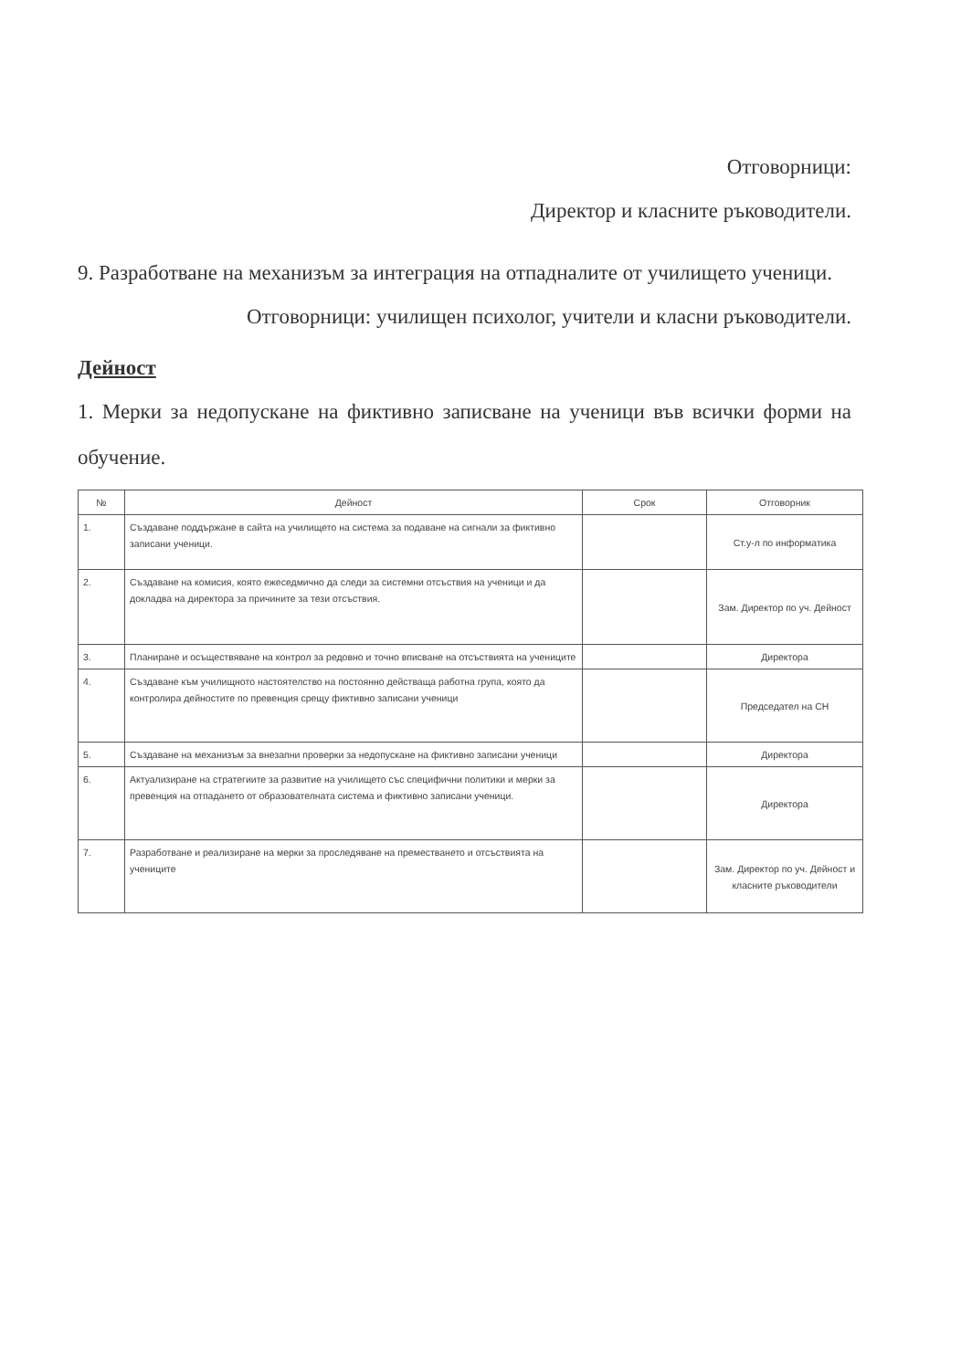Отговорници:
Директор и класните ръководители.
9. Разработване на механизъм за интеграция на отпадналите от училището ученици.
Отговорници: училищен психолог, учители и класни ръководители.
Дейност
1. Мерки за недопускане на фиктивно записване на ученици във всички форми на обучение.
| № | Дейност | Срок | Отговорник |
| --- | --- | --- | --- |
| 1. | Създаване поддържане в сайта на училището на система за подаване на сигнали за фиктивно записани ученици. | | Ст.у-л по информатика |
| 2. | Създаване на комисия, която ежеседмично да следи за системни отсъствия на ученици и да докладва на директора за причините за тези отсъствия. | | Зам. Директор по уч. Дейност |
| 3. | Планиране и осъществяване на контрол за редовно и точно вписване на отсъствията на учениците | | Директора |
| 4. | Създаване към училищното настоятелство на постоянно действаща работна група, която да контролира дейностите по превенция срещу фиктивно записани ученици | | Председател на СН |
| 5. | Създаване на механизъм за внезапни проверки за недопускане на фиктивно записани ученици | | Директора |
| 6. | Актуализиране на стратегиите за развитие на училището със специфични политики и мерки за превенция на отпадането от образователната система и фиктивно записани ученици. | | Директора |
| 7. | Разработване и реализиране на мерки за проследяване на преместването и отсъствията на учениците | | Зам. Директор по уч. Дейност и класните ръководители |